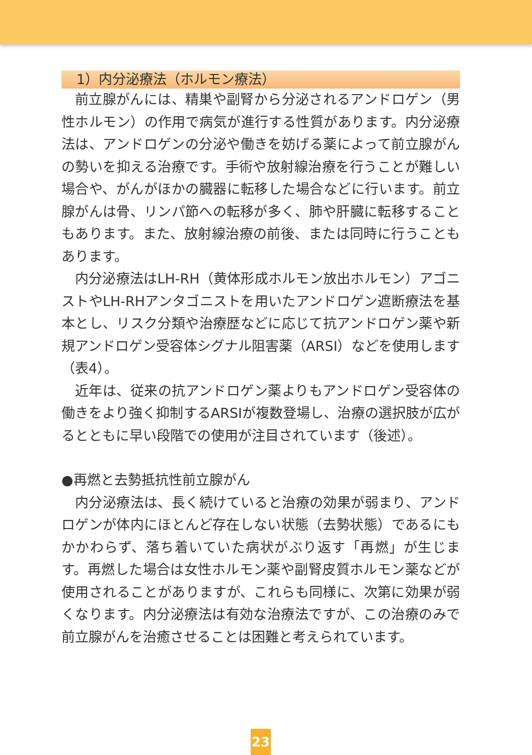1）内分泌療法（ホルモン療法）
前立腺がんには、精巣や副腎から分泌されるアンドロゲン（男性ホルモン）の作用で病気が進行する性質があります。内分泌療法は、アンドロゲンの分泌や働きを妨げる薬によって前立腺がんの勢いを抑える治療です。手術や放射線治療を行うことが難しい場合や、がんがほかの臓器に転移した場合などに行います。前立腺がんは骨、リンパ節への転移が多く、肺や肝臓に転移することもあります。また、放射線治療の前後、または同時に行うこともあります。
内分泌療法はLH-RH（黄体形成ホルモン放出ホルモン）アゴニストやLH-RHアンタゴニストを用いたアンドロゲン遮断療法を基本とし、リスク分類や治療歴などに応じて抗アンドロゲン薬や新規アンドロゲン受容体シグナル阻害薬（ARSI）などを使用します（表4）。
近年は、従来の抗アンドロゲン薬よりもアンドロゲン受容体の働きをより強く抑制するARSIが複数登場し、治療の選択肢が広がるとともに早い段階での使用が注目されています（後述）。
●再燃と去勢抵抗性前立腺がん
内分泌療法は、長く続けていると治療の効果が弱まり、アンドロゲンが体内にほとんど存在しない状態（去勢状態）であるにもかかわらず、落ち着いていた病状がぶり返す「再燃」が生じます。再燃した場合は女性ホルモン薬や副腎皮質ホルモン薬などが使用されることがありますが、これらも同様に、次第に効果が弱くなります。内分泌療法は有効な治療法ですが、この治療のみで前立腺がんを治癒させることは困難と考えられています。
23